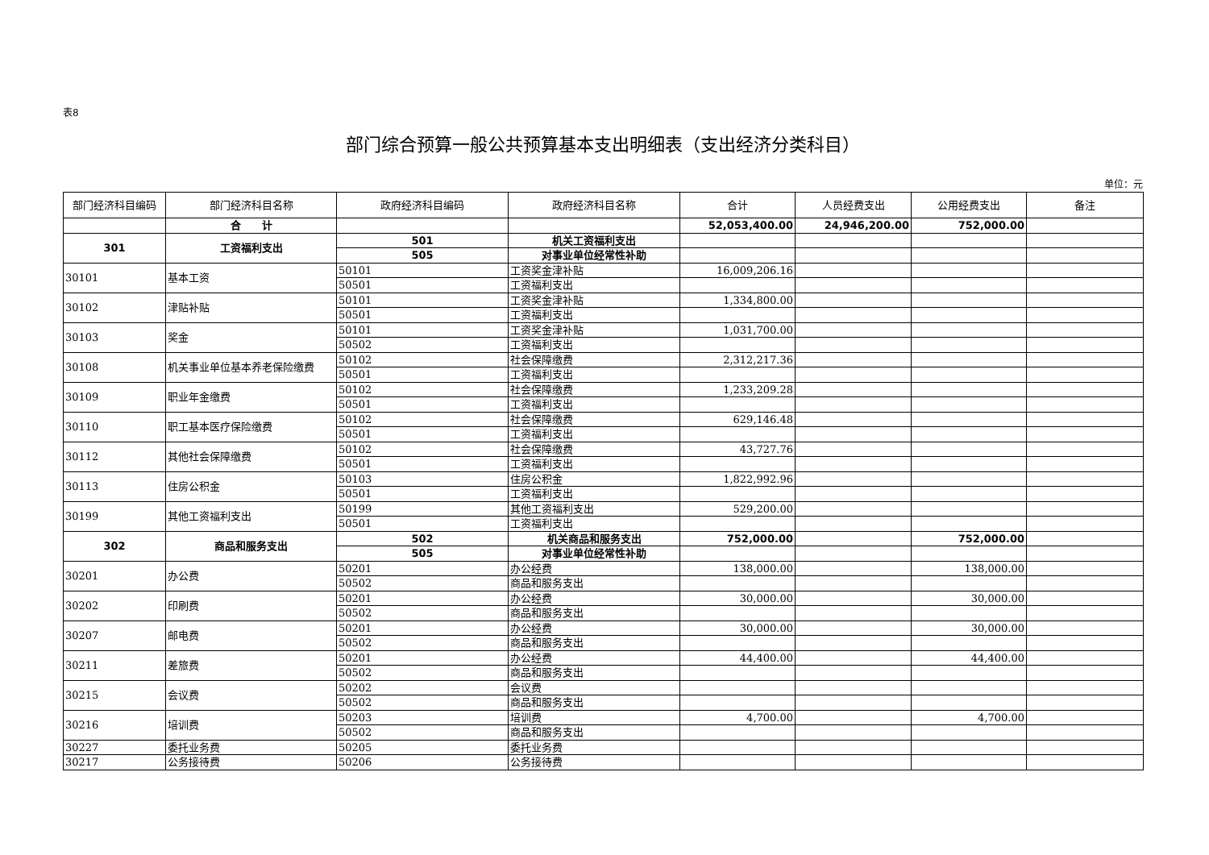表8
部门综合预算一般公共预算基本支出明细表（支出经济分类科目）
单位：元
| 部门经济科目编码 | 部门经济科目名称 | 政府经济科目编码 | 政府经济科目名称 | 合计 | 人员经费支出 | 公用经费支出 | 备注 |
| --- | --- | --- | --- | --- | --- | --- | --- |
| | 合 计 | | | 52,053,400.00 | 24,946,200.00 | 752,000.00 | |
| 301 | 工资福利支出 | 501 | 机关工资福利支出 | | | | |
| | | 505 | 对事业单位经常性补助 | | | | |
| 30101 | 基本工资 | 50101 | 工资奖金津补贴 | 16,009,206.16 | | | |
| | | 50501 | 工资福利支出 | | | | |
| 30102 | 津贴补贴 | 50101 | 工资奖金津补贴 | 1,334,800.00 | | | |
| | | 50501 | 工资福利支出 | | | | |
| 30103 | 奖金 | 50101 | 工资奖金津补贴 | 1,031,700.00 | | | |
| | | 50502 | 工资福利支出 | | | | |
| 30108 | 机关事业单位基本养老保险缴费 | 50102 | 社会保障缴费 | 2,312,217.36 | | | |
| | | 50501 | 工资福利支出 | | | | |
| 30109 | 职业年金缴费 | 50102 | 社会保障缴费 | 1,233,209.28 | | | |
| | | 50501 | 工资福利支出 | | | | |
| 30110 | 职工基本医疗保险缴费 | 50102 | 社会保障缴费 | 629,146.48 | | | |
| | | 50501 | 工资福利支出 | | | | |
| 30112 | 其他社会保障缴费 | 50102 | 社会保障缴费 | 43,727.76 | | | |
| | | 50501 | 工资福利支出 | | | | |
| 30113 | 住房公积金 | 50103 | 住房公积金 | 1,822,992.96 | | | |
| | | 50501 | 工资福利支出 | | | | |
| 30199 | 其他工资福利支出 | 50199 | 其他工资福利支出 | 529,200.00 | | | |
| | | 50501 | 工资福利支出 | | | | |
| 302 | 商品和服务支出 | 502 | 机关商品和服务支出 | 752,000.00 | | 752,000.00 | |
| | | 505 | 对事业单位经常性补助 | | | | |
| 30201 | 办公费 | 50201 | 办公经费 | 138,000.00 | | 138,000.00 | |
| | | 50502 | 商品和服务支出 | | | | |
| 30202 | 印刷费 | 50201 | 办公经费 | 30,000.00 | | 30,000.00 | |
| | | 50502 | 商品和服务支出 | | | | |
| 30207 | 邮电费 | 50201 | 办公经费 | 30,000.00 | | 30,000.00 | |
| | | 50502 | 商品和服务支出 | | | | |
| 30211 | 差旅费 | 50201 | 办公经费 | 44,400.00 | | 44,400.00 | |
| | | 50502 | 商品和服务支出 | | | | |
| 30215 | 会议费 | 50202 | 会议费 | | | | |
| | | 50502 | 商品和服务支出 | | | | |
| 30216 | 培训费 | 50203 | 培训费 | 4,700.00 | | 4,700.00 | |
| | | 50502 | 商品和服务支出 | | | | |
| 30227 | 委托业务费 | 50205 | 委托业务费 | | | | |
| 30217 | 公务接待费 | 50206 | 公务接待费 | | | | |